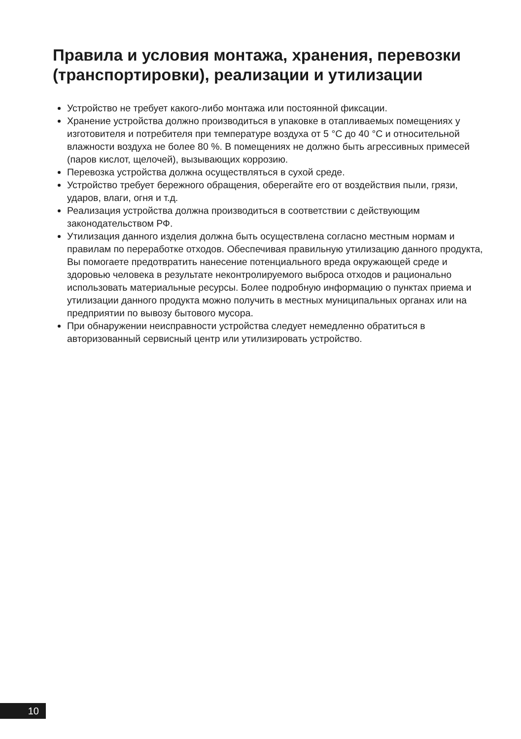Правила и условия монтажа, хранения, перевозки (транспортировки), реализации и утилизации
Устройство не требует какого-либо монтажа или постоянной фиксации.
Хранение устройства должно производиться в упаковке в отапливаемых помещениях у изготовителя и потребителя при температуре воздуха от 5 °C до 40 °C и относительной влажности воздуха не более 80 %. В помещениях не должно быть агрессивных примесей (паров кислот, щелочей), вызывающих коррозию.
Перевозка устройства должна осуществляться в сухой среде.
Устройство требует бережного обращения, оберегайте его от воздействия пыли, грязи, ударов, влаги, огня и т.д.
Реализация устройства должна производиться в соответствии с действующим законодательством РФ.
Утилизация данного изделия должна быть осуществлена согласно местным нормам и правилам по переработке отходов. Обеспечивая правильную утилизацию данного продукта, Вы помогаете предотвратить нанесение потенциального вреда окружающей среде и здоровью человека в результате неконтролируемого выброса отходов и рационально использовать материальные ресурсы. Более подробную информацию о пунктах приема и утилизации данного продукта можно получить в местных муниципальных органах или на предприятии по вывозу бытового мусора.
При обнаружении неисправности устройства следует немедленно обратиться в авторизованный сервисный центр или утилизировать устройство.
10